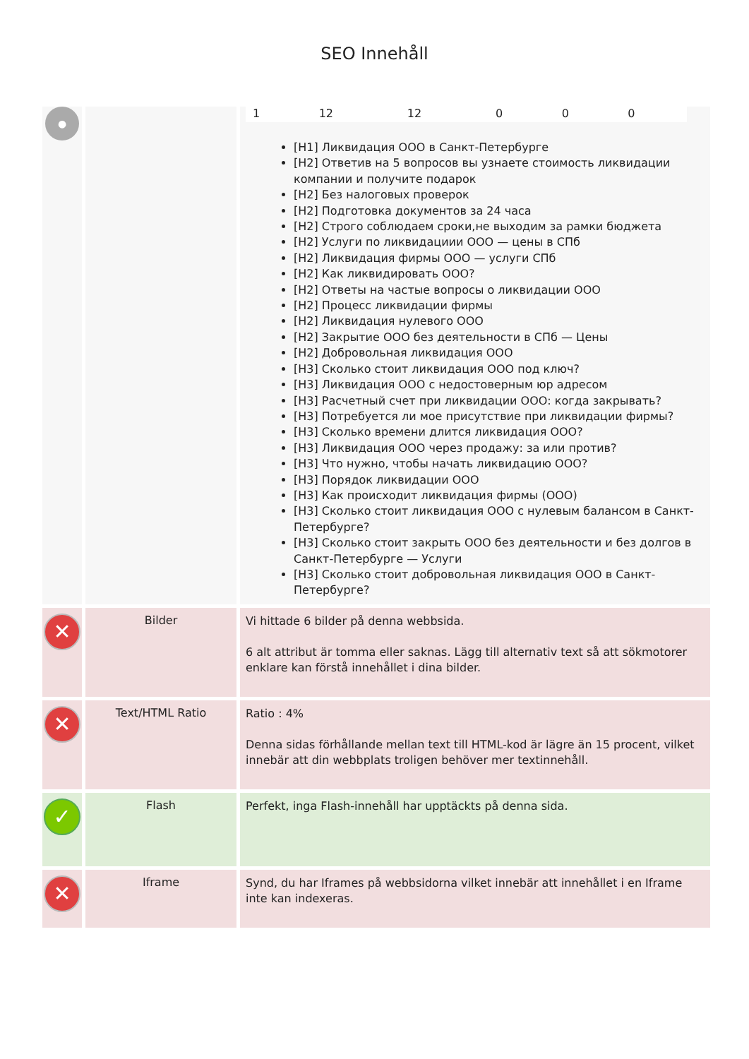SEO Innehåll
| ● | | / 1 / 12 / 12 / 0 / 0 / 0 / [H1] Ликвидация ООО в Санкт-Петербурге [H2] Ответив на 5 вопросов вы узнаете стоимость ликвидации компании и получите подарок [H2] Без налоговых проверок [H2] Подготовка документов за 24 часа [H2] Строго соблюдаем сроки,не выходим за рамки бюджета [H2] Услуги по ликвидациии ООО — цены в СПб [H2] Ликвидация фирмы ООО — услуги СПб [H2] Как ликвидировать ООО? [H2] Ответы на частые вопросы о ликвидации ООО [H2] Процесс ликвидации фирмы [H2] Ликвидация нулевого ООО [H2] Закрытие ООО без деятельности в СПб — Цены [H2] Добровольная ликвидация ООО [H3] Сколько стоит ликвидация ООО под ключ? [H3] Ликвидация ООО с недостоверным юр адресом [H3] Расчетный счет при ликвидации ООО: когда закрывать? [H3] Потребуется ли мое присутствие при ликвидации фирмы? [H3] Сколько времени длится ликвидация ООО? [H3] Ликвидация ООО через продажу: за или против? [H3] Что нужно, чтобы начать ликвидацию ООО? [H3] Порядок ликвидации ООО [H3] Как происходит ликвидация фирмы (ООО) [H3] Сколько стоит ликвидация ООО с нулевым балансом в Санкт-Петербурге? [H3] Сколько стоит закрыть ООО без деятельности и без долгов в Санкт-Петербурге — Услуги [H3] Сколько стоит добровольная ликвидация ООО в Санкт-Петербурге? |
| ✕ | Bilder | Vi hittade 6 bilder på denna webbsida. 6 alt attribut är tomma eller saknas. Lägg till alternativ text så att sökmotorer enklare kan förstå innehållet i dina bilder. |
| ✕ | Text/HTML Ratio | Ratio : 4% Denna sidas förhållande mellan text till HTML-kod är lägre än 15 procent, vilket innebär att din webbplats troligen behöver mer textinnehåll. |
| ✓ | Flash | Perfekt, inga Flash-innehåll har upptäckts på denna sida. |
| ✕ | Iframe | Synd, du har Iframes på webbsidorna vilket innebär att innehållet i en Iframe inte kan indexeras. |